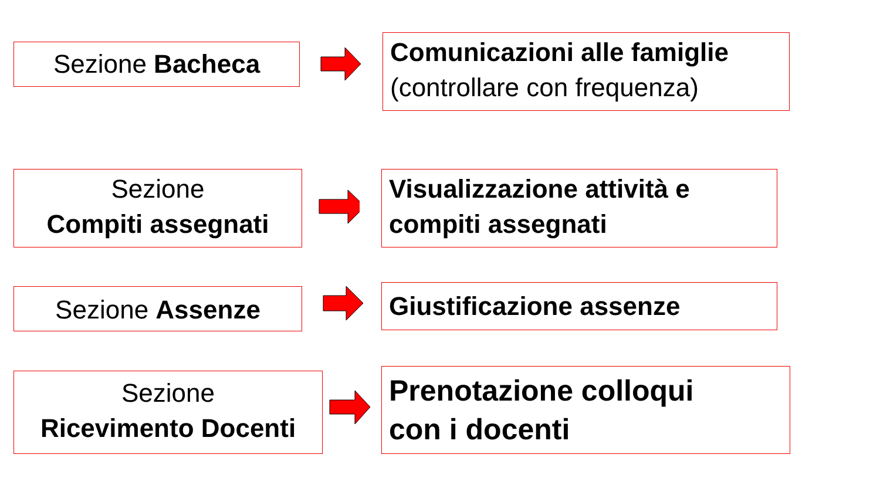Sezione Bacheca
Comunicazioni alle famiglie
(controllare con frequenza)
Sezione
Compiti assegnati
Visualizzazione attività e
compiti assegnati
Sezione Assenze Giustificazione assenze
Sezione
Ricevimento Docenti
Prenotazione colloqui
con i docenti